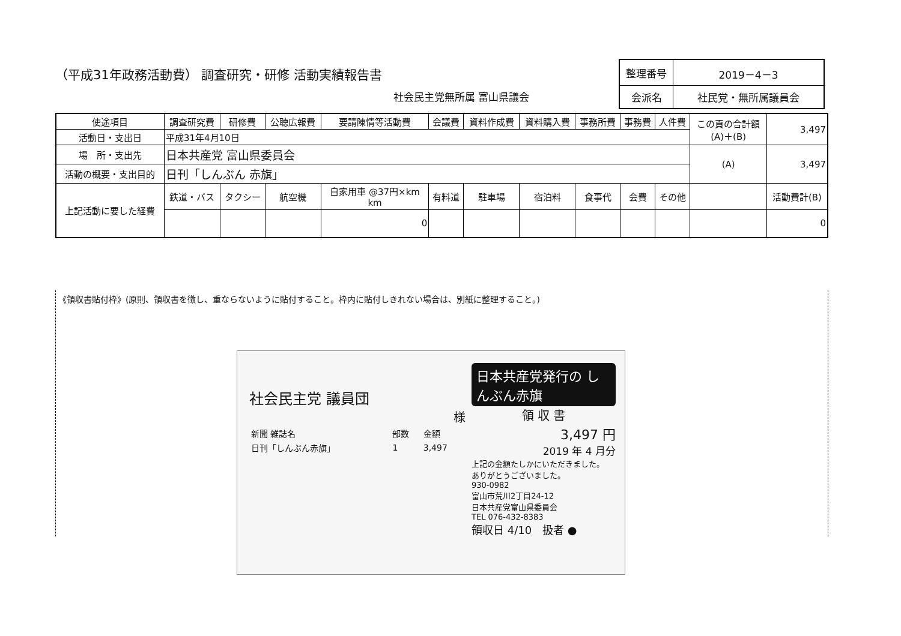（平成31年政務活動費） 調査研究・研修 活動実績報告書
社会民主党無所属 富山県議会
| 整理番号 | 2019－4－3 |
| 会派名 | 社民党・無所属議員会 |
| 使途項目 | 調査研究費 | 研修費 | 公聴広報費 | 要請陳情等活動費 | 会議費 | 資料作成費 | 資料購入費 | 事務所費 | 事務費 | 人件費 | この頁の合計額 (A)＋(B) | 3,497 |
| 活動日・支出日 | 平成31年4月10日 | | | | | | | | | | | |
| 場 所・支出先 | 日本共産党 富山県委員会 | | | | | | | | | | (A) | 3,497 |
| 活動の概要・支出目的 | 日刊「しんぶん 赤旗」 | | | | | | | | | | | |
| 上記活動に要した経費 | 鉄道・バス | タクシー | 航空機 | 自家用車 @37円×km km | 有料道 | 駐車場 | 宿泊料 | 食事代 | 会費 | その他 | | 活動費計(B) |
| | | | | 0 | | | | | | | | 0 |
《領収書貼付枠》(原則、領収書を徴し、重ならないように貼付すること。枠内に貼付しきれない場合は、別紙に整理すること。)
社会民主党 議員団
様
| 新聞 雑誌名 | 部数 | 金額 |
| 日刊「しんぶん赤旗」 | 1 | 3,497 |
日本共産党発行の しんぶん赤旗
領 収 書
3,497 円
2019 年 4 月分
上記の金額たしかにいただきました。
ありがとうございました。
930-0982
富山市荒川2丁目24-12
日本共産党富山県委員会
TEL 076-432-8383
領収日 4/10　扱者 ●